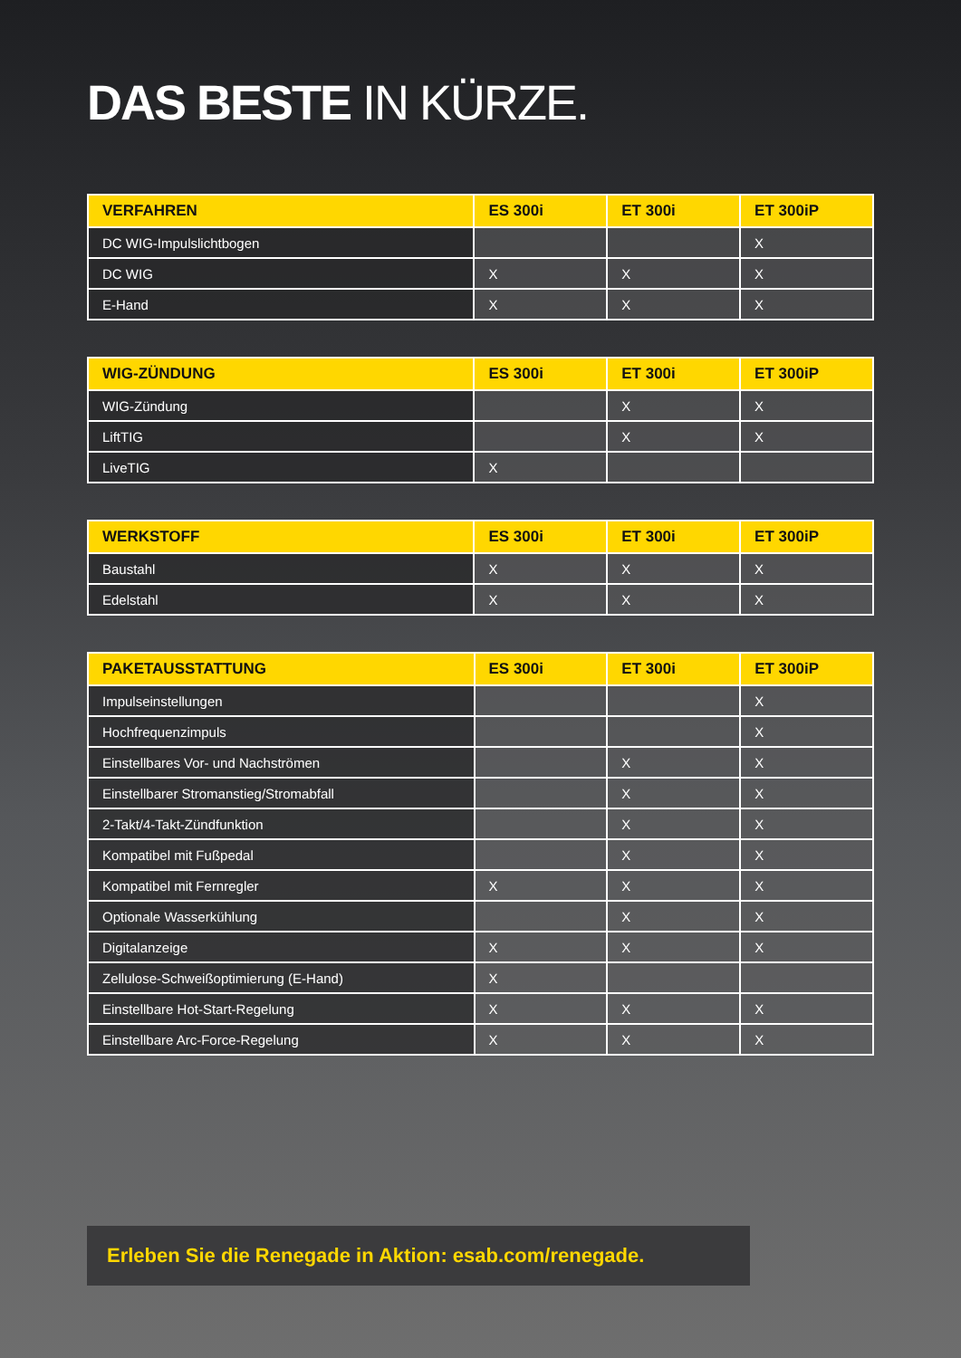DAS BESTE IN KÜRZE.
| VERFAHREN | ES 300i | ET 300i | ET 300iP |
| --- | --- | --- | --- |
| DC WIG-Impulslichtbogen | | | X |
| DC WIG | X | X | X |
| E-Hand | X | X | X |
| WIG-ZÜNDUNG | ES 300i | ET 300i | ET 300iP |
| --- | --- | --- | --- |
| WIG-Zündung | | X | X |
| LiftTIG | | X | X |
| LiveTIG | X | | |
| WERKSTOFF | ES 300i | ET 300i | ET 300iP |
| --- | --- | --- | --- |
| Baustahl | X | X | X |
| Edelstahl | X | X | X |
| PAKETAUSSTATTUNG | ES 300i | ET 300i | ET 300iP |
| --- | --- | --- | --- |
| Impulseinstellungen | | | X |
| Hochfrequenzimpuls | | | X |
| Einstellbares Vor- und Nachströmen | | X | X |
| Einstellbarer Stromanstieg/Stromabfall | | X | X |
| 2-Takt/4-Takt-Zündfunktion | | X | X |
| Kompatibel mit Fußpedal | | X | X |
| Kompatibel mit Fernregler | X | X | X |
| Optionale Wasserkühlung | | X | X |
| Digitalanzeige | X | X | X |
| Zellulose-Schweißoptimierung (E-Hand) | X | | |
| Einstellbare Hot-Start-Regelung | X | X | X |
| Einstellbare Arc-Force-Regelung | X | X | X |
Erleben Sie die Renegade in Aktion: esab.com/renegade.